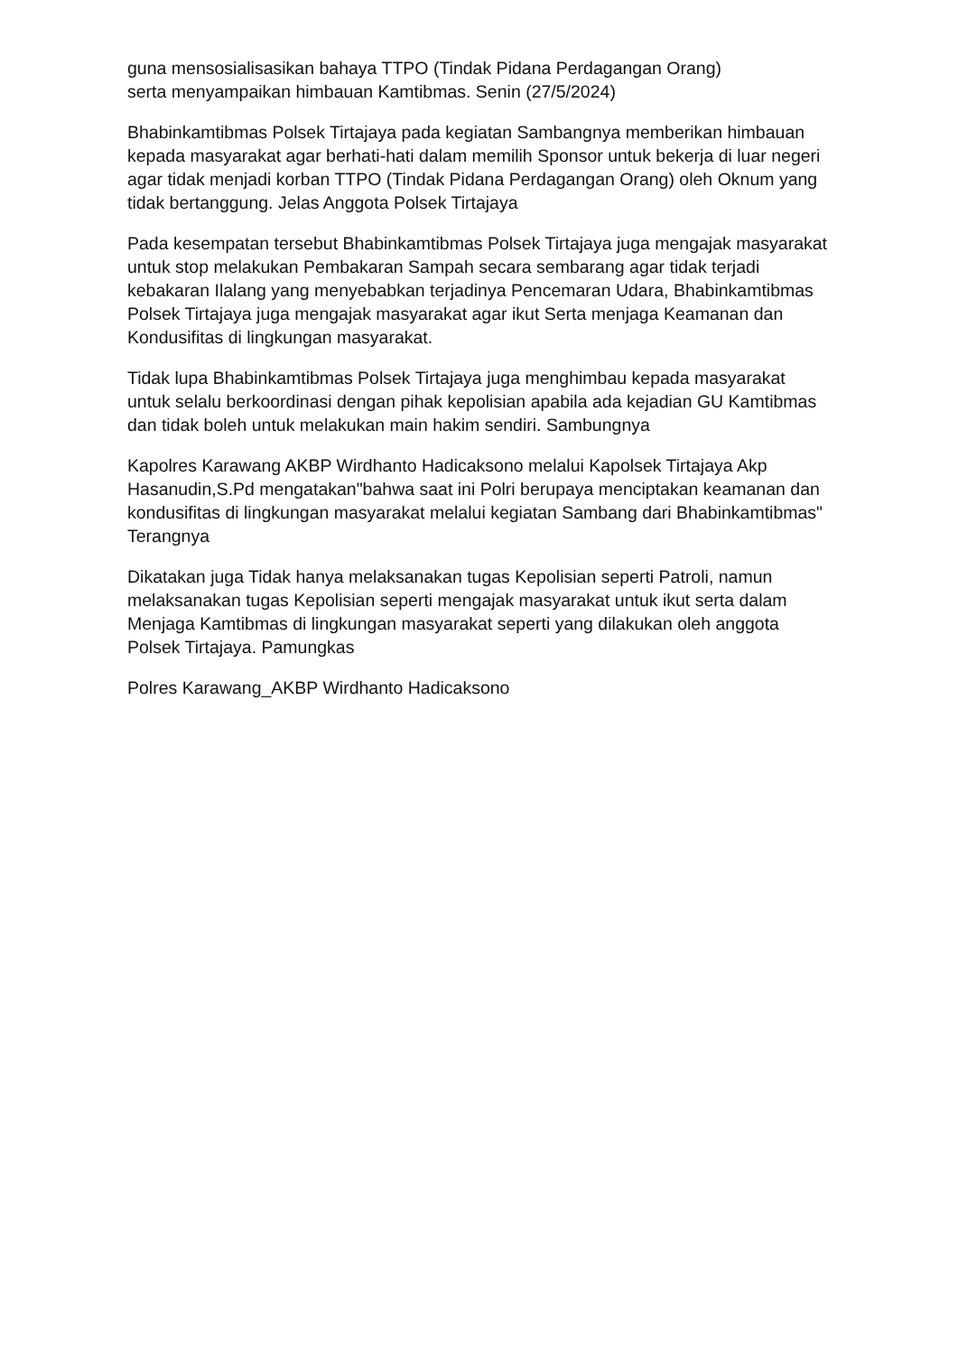guna mensosialisasikan bahaya TTPO (Tindak Pidana Perdagangan Orang)
serta menyampaikan himbauan Kamtibmas. Senin (27/5/2024)
Bhabinkamtibmas Polsek Tirtajaya pada kegiatan Sambangnya memberikan himbauan kepada masyarakat agar berhati-hati dalam memilih Sponsor untuk bekerja di luar negeri agar tidak menjadi korban TTPO (Tindak Pidana Perdagangan Orang) oleh Oknum yang tidak bertanggung. Jelas Anggota Polsek Tirtajaya
Pada kesempatan tersebut Bhabinkamtibmas Polsek Tirtajaya juga mengajak masyarakat untuk stop melakukan Pembakaran Sampah secara sembarang agar tidak terjadi kebakaran Ilalang yang menyebabkan terjadinya Pencemaran Udara, Bhabinkamtibmas Polsek Tirtajaya juga mengajak masyarakat agar ikut Serta menjaga Keamanan dan Kondusifitas di lingkungan masyarakat.
Tidak lupa Bhabinkamtibmas Polsek Tirtajaya juga menghimbau kepada masyarakat untuk selalu berkoordinasi dengan pihak kepolisian apabila ada kejadian GU Kamtibmas dan tidak boleh untuk melakukan main hakim sendiri. Sambungnya
Kapolres Karawang AKBP Wirdhanto Hadicaksono melalui Kapolsek Tirtajaya Akp Hasanudin,S.Pd mengatakan"bahwa saat ini Polri berupaya menciptakan keamanan dan kondusifitas di lingkungan masyarakat melalui kegiatan Sambang dari Bhabinkamtibmas" Terangnya
Dikatakan juga Tidak hanya melaksanakan tugas Kepolisian seperti Patroli, namun melaksanakan tugas Kepolisian seperti mengajak masyarakat untuk ikut serta dalam Menjaga Kamtibmas di lingkungan masyarakat seperti yang dilakukan oleh anggota Polsek Tirtajaya. Pamungkas
Polres Karawang_AKBP Wirdhanto Hadicaksono